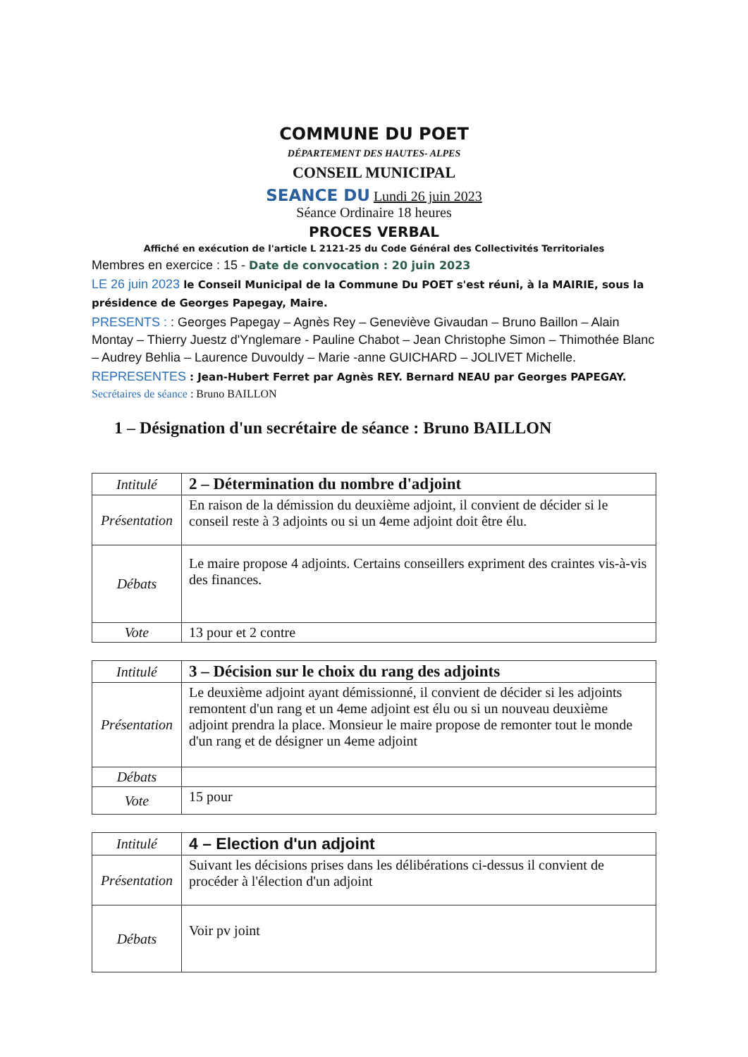COMMUNE DU POET
DÉPARTEMENT DES HAUTES- ALPES
CONSEIL MUNICIPAL
SEANCE DU Lundi 26 juin 2023
Séance Ordinaire 18 heures
PROCES VERBAL
Affiché en exécution de l'article L 2121-25 du Code Général des Collectivités Territoriales
Membres en exercice : 15 - Date de convocation : 20 juin 2023
LE 26 juin 2023 le Conseil Municipal de la Commune Du POET s'est réuni, à la MAIRIE, sous la présidence de Georges Papegay, Maire.
PRESENTS : : Georges Papegay – Agnès Rey – Geneviève Givaudan – Bruno Baillon – Alain Montay – Thierry Juestz d'Ynglemare - Pauline Chabot – Jean Christophe Simon – Thimothée Blanc – Audrey Behlia – Laurence Duvouldy – Marie -anne GUICHARD – JOLIVET Michelle.
REPRESENTES : Jean-Hubert Ferret par Agnès REY. Bernard NEAU par Georges PAPEGAY.
Secrétaires de séance : Bruno BAILLON
1 – Désignation d'un secrétaire de séance : Bruno BAILLON
| Intitulé | 2 – Détermination du nombre d'adjoint |
| Présentation | En raison de la démission du deuxième adjoint, il convient de décider si le conseil reste à 3 adjoints ou si un 4eme adjoint doit être élu. |
| Débats | Le maire propose 4 adjoints. Certains conseillers expriment des craintes vis-à-vis des finances. |
| Vote | 13 pour et 2 contre |
| Intitulé | 3 – Décision sur le choix du rang des adjoints |
| Présentation | Le deuxième adjoint ayant démissionné, il convient de décider si les adjoints remontent d'un rang et un 4eme adjoint est élu ou si un nouveau deuxième adjoint prendra la place. Monsieur le maire propose de remonter tout le monde d'un rang et de désigner un 4eme adjoint |
| Débats | |
| Vote | 15 pour |
| Intitulé | 4 – Election d'un adjoint |
| Présentation | Suivant les décisions prises dans les délibérations ci-dessus il convient de procéder à l'élection d'un adjoint |
| Débats | Voir pv joint |